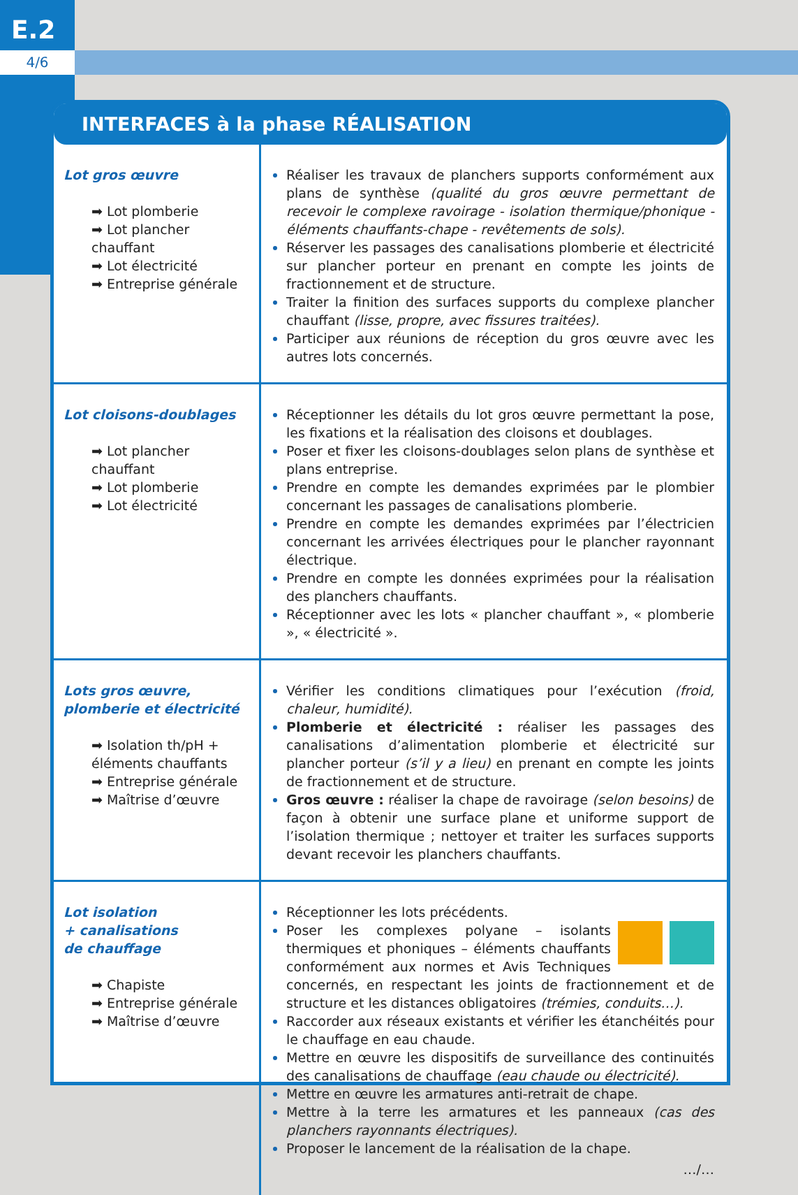E.2
4/6
INTERFACES à la phase RÉALISATION
| Lot gros œuvre ➡ Lot plomberie ➡ Lot plancher chauffant ➡ Lot électricité ➡ Entreprise générale | Réaliser les travaux de planchers supports conformément aux plans de synthèse (qualité du gros œuvre permettant de recevoir le complexe ravoirage - isolation thermique/phonique - éléments chauffants-chape - revêtements de sols). Réserver les passages des canalisations plomberie et électricité sur plancher porteur en prenant en compte les joints de fractionnement et de structure. Traiter la finition des surfaces supports du complexe plancher chauffant (lisse, propre, avec fissures traitées). Participer aux réunions de réception du gros œuvre avec les autres lots concernés. |
| Lot cloisons-doublages ➡ Lot plancher chauffant ➡ Lot plomberie ➡ Lot électricité | Réceptionner les détails du lot gros œuvre permettant la pose, les fixations et la réalisation des cloisons et doublages. Poser et fixer les cloisons-doublages selon plans de synthèse et plans entreprise. Prendre en compte les demandes exprimées par le plombier concernant les passages de canalisations plomberie. Prendre en compte les demandes exprimées par l’électricien concernant les arrivées électriques pour le plancher rayonnant électrique. Prendre en compte les données exprimées pour la réalisation des planchers chauffants. Réceptionner avec les lots « plancher chauffant », « plomberie », « électricité ». |
| Lots gros œuvre, plomberie et électricité ➡ Isolation th/pH + éléments chauffants ➡ Entreprise générale ➡ Maîtrise d’œuvre | Vérifier les conditions climatiques pour l’exécution (froid, chaleur, humidité). Plomberie et électricité : réaliser les passages des canalisations d’alimentation plomberie et électricité sur plancher porteur (s’il y a lieu) en prenant en compte les joints de fractionnement et de structure. Gros œuvre : réaliser la chape de ravoirage (selon besoins) de façon à obtenir une surface plane et uniforme support de l’isolation thermique ; nettoyer et traiter les surfaces supports devant recevoir les planchers chauffants. |
| Lot isolation + canalisations de chauffage ➡ Chapiste ➡ Entreprise générale ➡ Maîtrise d’œuvre | Réceptionner les lots précédents. Poser les complexes polyane – isolants thermiques et phoniques – éléments chauffants conformément aux normes et Avis Techniques concernés, en respectant les joints de fractionnement et de structure et les distances obligatoires (trémies, conduits…). Raccorder aux réseaux existants et vérifier les étanchéités pour le chauffage en eau chaude. Mettre en œuvre les dispositifs de surveillance des continuités des canalisations de chauffage (eau chaude ou électricité). Mettre en œuvre les armatures anti-retrait de chape. Mettre à la terre les armatures et les panneaux (cas des planchers rayonnants électriques). Proposer le lancement de la réalisation de la chape. …/… |